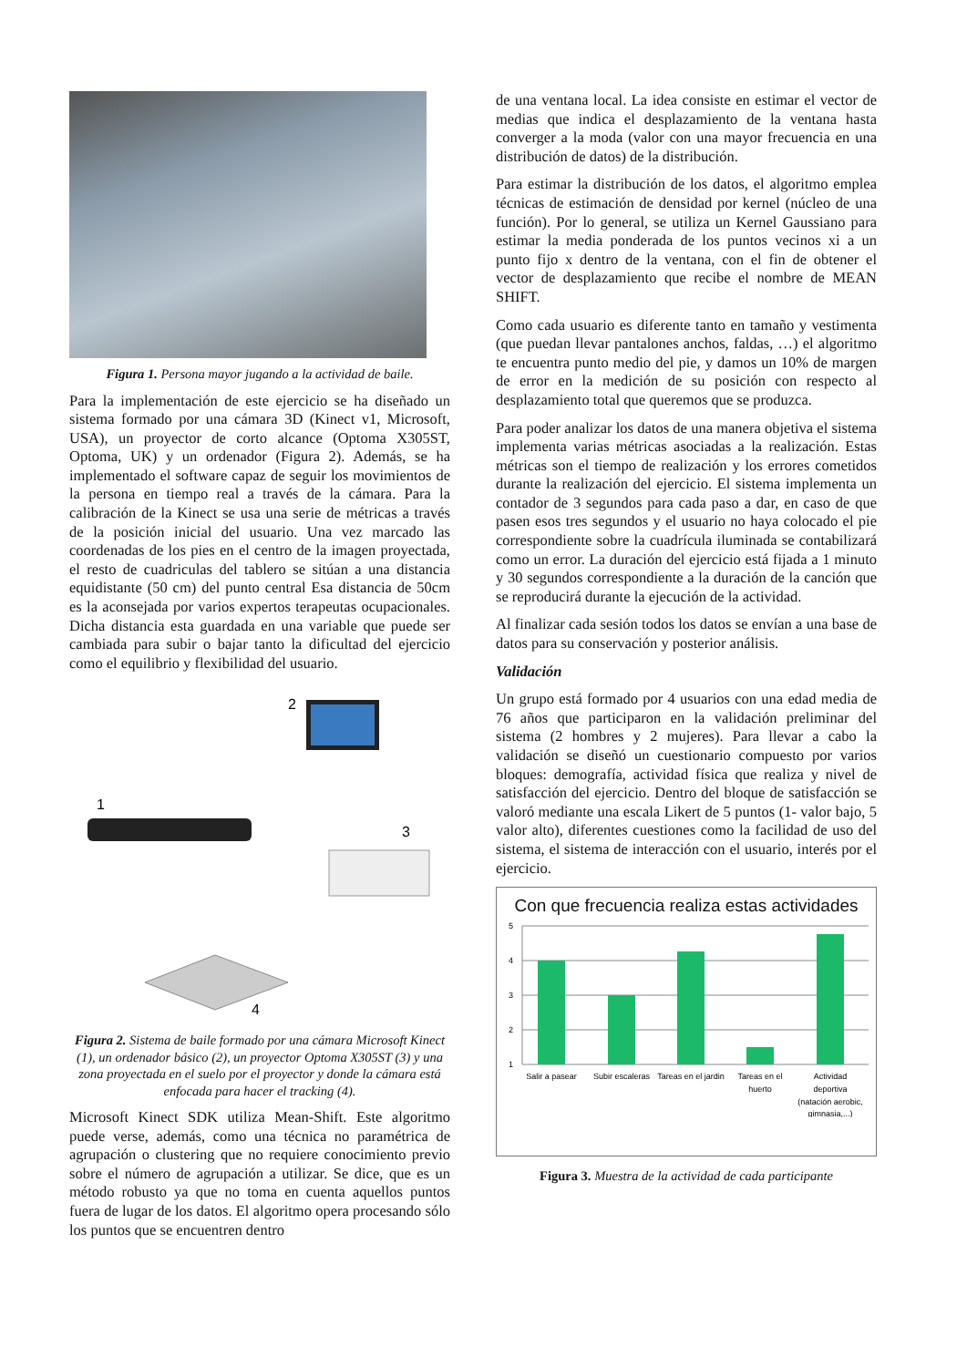Figura 1. Persona mayor jugando a la actividad de baile.
Para la implementación de este ejercicio se ha diseñado un sistema formado por una cámara 3D (Kinect v1, Microsoft, USA), un proyector de corto alcance (Optoma X305ST, Optoma, UK) y un ordenador (Figura 2). Además, se ha implementado el software capaz de seguir los movimientos de la persona en tiempo real a través de la cámara. Para la calibración de la Kinect se usa una serie de métricas a través de la posición inicial del usuario. Una vez marcado las coordenadas de los pies en el centro de la imagen proyectada, el resto de cuadriculas del tablero se sitúan a una distancia equidistante (50 cm) del punto central Esa distancia de 50cm es la aconsejada por varios expertos terapeutas ocupacionales. Dicha distancia esta guardada en una variable que puede ser cambiada para subir o bajar tanto la dificultad del ejercicio como el equilibrio y flexibilidad del usuario.
2
1
3
4
Figura 2. Sistema de baile formado por una cámara Microsoft Kinect (1), un ordenador básico (2), un proyector Optoma X305ST (3) y una zona proyectada en el suelo por el proyector y donde la cámara está enfocada para hacer el tracking (4).
Microsoft Kinect SDK utiliza Mean-Shift. Este algoritmo puede verse, además, como una técnica no paramétrica de agrupación o clustering que no requiere conocimiento previo sobre el número de agrupación a utilizar. Se dice, que es un método robusto ya que no toma en cuenta aquellos puntos fuera de lugar de los datos. El algoritmo opera procesando sólo los puntos que se encuentren dentro
de una ventana local. La idea consiste en estimar el vector de medias que indica el desplazamiento de la ventana hasta converger a la moda (valor con una mayor frecuencia en una distribución de datos) de la distribución.
Para estimar la distribución de los datos, el algoritmo emplea técnicas de estimación de densidad por kernel (núcleo de una función). Por lo general, se utiliza un Kernel Gaussiano para estimar la media ponderada de los puntos vecinos xi a un punto fijo x dentro de la ventana, con el fin de obtener el vector de desplazamiento que recibe el nombre de MEAN SHIFT.
Como cada usuario es diferente tanto en tamaño y vestimenta (que puedan llevar pantalones anchos, faldas, …) el algoritmo te encuentra punto medio del pie, y damos un 10% de margen de error en la medición de su posición con respecto al desplazamiento total que queremos que se produzca.
Para poder analizar los datos de una manera objetiva el sistema implementa varias métricas asociadas a la realización. Estas métricas son el tiempo de realización y los errores cometidos durante la realización del ejercicio. El sistema implementa un contador de 3 segundos para cada paso a dar, en caso de que pasen esos tres segundos y el usuario no haya colocado el pie correspondiente sobre la cuadrícula iluminada se contabilizará como un error. La duración del ejercicio está fijada a 1 minuto y 30 segundos correspondiente a la duración de la canción que se reproducirá durante la ejecución de la actividad.
Al finalizar cada sesión todos los datos se envían a una base de datos para su conservación y posterior análisis.
Validación
Un grupo está formado por 4 usuarios con una edad media de 76 años que participaron en la validación preliminar del sistema (2 hombres y 2 mujeres). Para llevar a cabo la validación se diseñó un cuestionario compuesto por varios bloques: demografía, actividad física que realiza y nivel de satisfacción del ejercicio. Dentro del bloque de satisfacción se valoró mediante una escala Likert de 5 puntos (1- valor bajo, 5 valor alto), diferentes cuestiones como la facilidad de uso del sistema, el sistema de interacción con el usuario, interés por el ejercicio.
Con que frecuencia realiza estas actividades
5
4
3
2
1
Salir a pasear
Subir escaleras
Tareas en el jardin
Tareas en el
huerto
Actividad
deportiva
(natación aerobic,
gimnasia,...)
Figura 3. Muestra de la actividad de cada participante